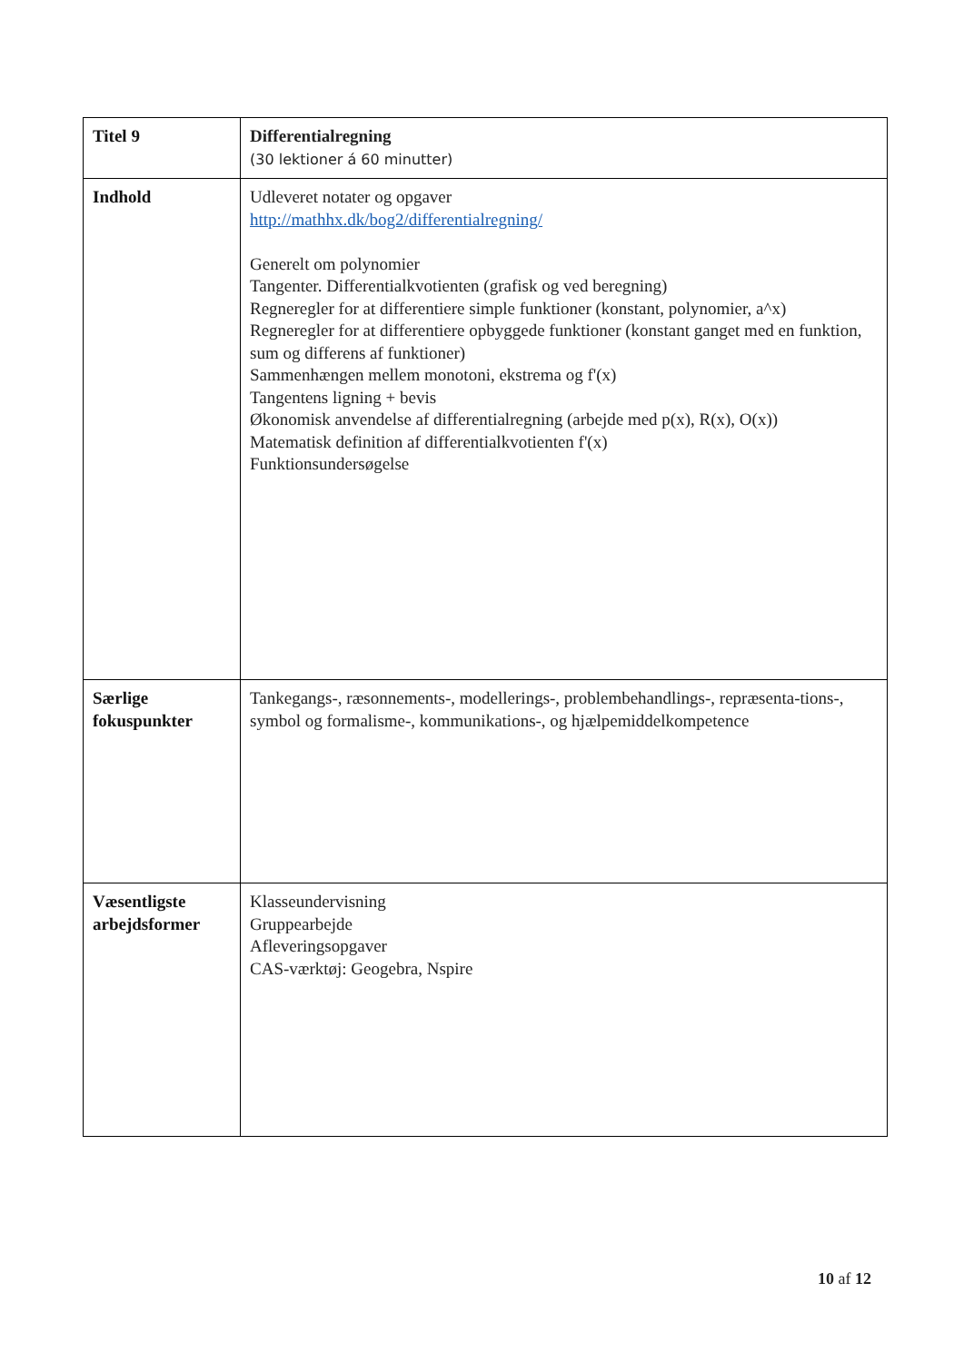| Titel 9 | Differentialregning (30 lektioner á 60 minutter) |
| Indhold | Udleveret notater og opgaver http://mathhx.dk/bog2/differentialregning/ Generelt om polynomier Tangenter. Differentialkvotienten (grafisk og ved beregning) Regneregler for at differentiere simple funktioner (konstant, polynomier, a^x) Regneregler for at differentiere opbyggede funktioner (konstant ganget med en funktion, sum og differens af funktioner) Sammenhængen mellem monotoni, ekstrema og f'(x) Tangentens ligning + bevis Økonomisk anvendelse af differentialregning (arbejde med p(x), R(x), O(x)) Matematisk definition af differentialkvotienten f'(x) Funktionsundersøgelse |
| Særlige fokuspunkter | Tankegangs-, ræsonnements-, modellerings-, problembehandlings-, repræsenta-tions-, symbol og formalisme-, kommunikations-, og hjælpemiddelkompetence |
| Væsentligste arbejdsformer | Klasseundervisning Gruppearbejde Afleveringsopgaver CAS-værktøj: Geogebra, Nspire |
10 af 12